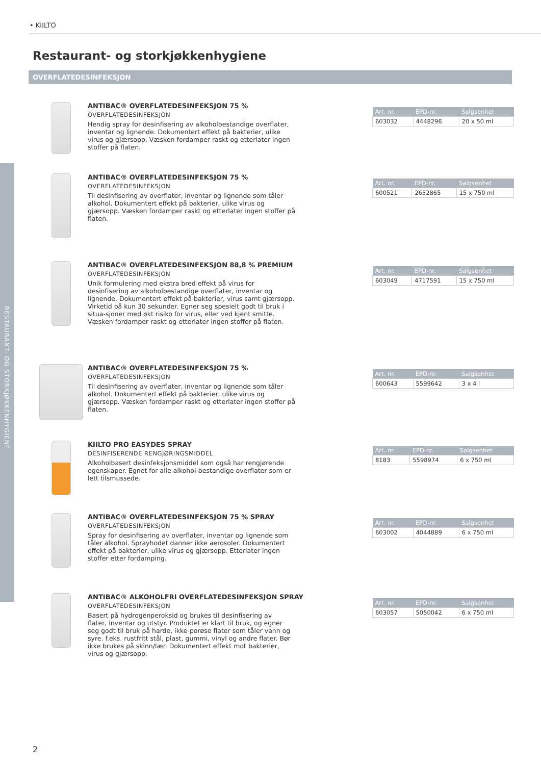• KIILTO
RESTAURANT- OG STORKJØKKENHYGIENE
Restaurant- og storkjøkkenhygiene
OVERFLATEDESINFEKSJON
ANTIBAC® OVERFLATEDESINFEKSJON 75 %
OVERFLATEDESINFEKSJON
Hendig spray for desinfisering av alkoholbestandige overflater, inventar og lignende. Dokumentert effekt på bakterier, ulike virus og gjærsopp. Væsken fordamper raskt og etterlater ingen stoffer på flaten.
| Art. nr. | EPD-nr. | Salgsenhet |
| --- | --- | --- |
| 603032 | 4448296 | 20 x 50 ml |
ANTIBAC® OVERFLATEDESINFEKSJON 75 %
OVERFLATEDESINFEKSJON
Til desinfisering av overflater, inventar og lignende som tåler alkohol. Dokumentert effekt på bakterier, ulike virus og gjærsopp. Væsken fordamper raskt og etterlater ingen stoffer på flaten.
| Art. nr. | EPD-nr. | Salgsenhet |
| --- | --- | --- |
| 600521 | 2652865 | 15 x 750 ml |
ANTIBAC® OVERFLATEDESINFEKSJON 88,8 % PREMIUM
OVERFLATEDESINFEKSJON
Unik formulering med ekstra bred effekt på virus for desinfisering av alkoholbestandige overflater, inventar og lignende. Dokumentert effekt på bakterier, virus samt gjærsopp. Virketid på kun 30 sekunder. Egner seg spesielt godt til bruk i situa-sjoner med økt risiko for virus, eller ved kjent smitte. Væsken fordamper raskt og etterlater ingen stoffer på flaten.
| Art. nr. | EPD-nr. | Salgsenhet |
| --- | --- | --- |
| 603049 | 4717591 | 15 x 750 ml |
ANTIBAC® OVERFLATEDESINFEKSJON 75 %
OVERFLATEDESINFEKSJON
Til desinfisering av overflater, inventar og lignende som tåler alkohol. Dokumentert effekt på bakterier, ulike virus og gjærsopp. Væsken fordamper raskt og etterlater ingen stoffer på flaten.
| Art. nr. | EPD-nr. | Salgsenhet |
| --- | --- | --- |
| 600643 | 5599642 | 3 x 4 l |
KIILTO PRO EASYDES SPRAY
DESINFISERENDE RENGJØRINGSMIDDEL
Alkoholbasert desinfeksjonsmiddel som også har rengjørende egenskaper. Egnet for alle alkohol-bestandige overflater som er lett tilsmussede.
| Art. nr. | EPD-nr. | Salgsenhet |
| --- | --- | --- |
| 8183 | 5598974 | 6 x 750 ml |
ANTIBAC® OVERFLATEDESINFEKSJON 75 % SPRAY
OVERFLATEDESINFEKSJON
Spray for desinfisering av overflater, inventar og lignende som tåler alkohol. Sprayhodet danner ikke aerosoler. Dokumentert effekt på bakterier, ulike virus og gjærsopp. Etterlater ingen stoffer etter fordamping.
| Art. nr. | EPD-nr. | Salgsenhet |
| --- | --- | --- |
| 603002 | 4044889 | 6 x 750 ml |
ANTIBAC® ALKOHOLFRI OVERFLATEDESINFEKSJON SPRAY
OVERFLATEDESINFEKSJON
Basert på hydrogenperoksid og brukes til desinfisering av flater, inventar og utstyr. Produktet er klart til bruk, og egner seg godt til bruk på harde, ikke-porøse flater som tåler vann og syre. f.eks. rustfritt stål, plast, gummi, vinyl og andre flater. Bør ikke brukes på skinn/lær. Dokumentert effekt mot bakterier, virus og gjærsopp.
| Art. nr. | EPD-nr. | Salgsenhet |
| --- | --- | --- |
| 603057 | 5050042 | 6 x 750 ml |
2